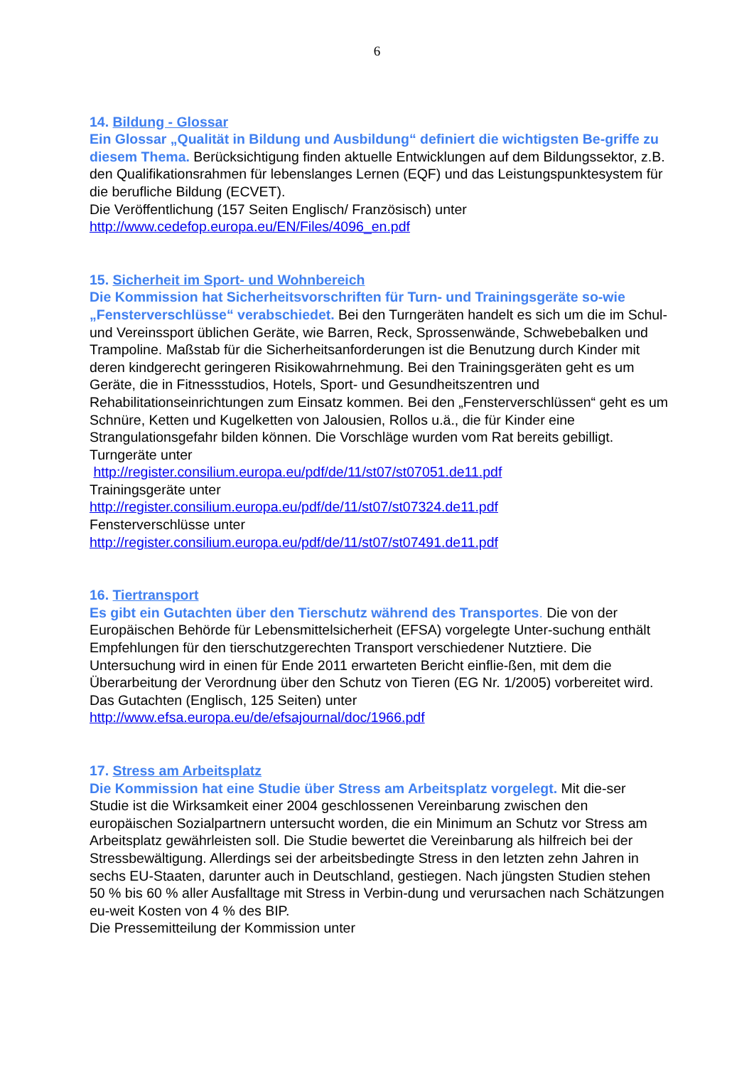6
14. Bildung - Glossar
Ein Glossar „Qualität in Bildung und Ausbildung“ definiert die wichtigsten Be-griffe zu diesem Thema. Berücksichtigung finden aktuelle Entwicklungen auf dem Bildungssektor, z.B. den Qualifikationsrahmen für lebenslanges Lernen (EQF) und das Leistungspunktesystem für die berufliche Bildung (ECVET).
Die Veröffentlichung (157 Seiten Englisch/ Französisch) unter
http://www.cedefop.europa.eu/EN/Files/4096_en.pdf
15. Sicherheit im Sport- und Wohnbereich
Die Kommission hat Sicherheitsvorschriften für Turn- und Trainingsgeräte so-wie „Fensterverschlüsse“ verabschiedet. Bei den Turngeräten handelt es sich um die im Schul- und Vereinssport üblichen Geräte, wie Barren, Reck, Sprossenwände, Schwebebalken und Trampoline. Maßstab für die Sicherheitsanforderungen ist die Benutzung durch Kinder mit deren kindgerecht geringeren Risikowahrnehmung. Bei den Trainingsgeräten geht es um Geräte, die in Fitnessstudios, Hotels, Sport- und Gesundheitszentren und Rehabilitationseinrichtungen zum Einsatz kommen. Bei den „Fensterverschlüssen“ geht es um Schnüre, Ketten und Kugelketten von Jalousien, Rollos u.ä., die für Kinder eine Strangulationsgefahr bilden können. Die Vorschläge wurden vom Rat bereits gebilligt.
Turngeräte unter
http://register.consilium.europa.eu/pdf/de/11/st07/st07051.de11.pdf
Trainingsgeräte unter
http://register.consilium.europa.eu/pdf/de/11/st07/st07324.de11.pdf
Fensterverschlüsse unter
http://register.consilium.europa.eu/pdf/de/11/st07/st07491.de11.pdf
16. Tiertransport
Es gibt ein Gutachten über den Tierschutz während des Transportes. Die von der Europäischen Behörde für Lebensmittelsicherheit (EFSA) vorgelegte Unter-suchung enthält Empfehlungen für den tierschutzgerechten Transport verschiedener Nutztiere. Die Untersuchung wird in einen für Ende 2011 erwarteten Bericht einflie-ßen, mit dem die Überarbeitung der Verordnung über den Schutz von Tieren (EG Nr. 1/2005) vorbereitet wird.
Das Gutachten (Englisch, 125 Seiten) unter
http://www.efsa.europa.eu/de/efsajournal/doc/1966.pdf
17. Stress am Arbeitsplatz
Die Kommission hat eine Studie über Stress am Arbeitsplatz vorgelegt. Mit die-ser Studie ist die Wirksamkeit einer 2004 geschlossenen Vereinbarung zwischen den europäischen Sozialpartnern untersucht worden, die ein Minimum an Schutz vor Stress am Arbeitsplatz gewährleisten soll. Die Studie bewertet die Vereinbarung als hilfreich bei der Stressbewältigung. Allerdings sei der arbeitsbedingte Stress in den letzten zehn Jahren in sechs EU-Staaten, darunter auch in Deutschland, gestiegen. Nach jüngsten Studien stehen 50 % bis 60 % aller Ausfalltage mit Stress in Verbin-dung und verursachen nach Schätzungen eu-weit Kosten von 4 % des BIP.
Die Pressemitteilung der Kommission unter